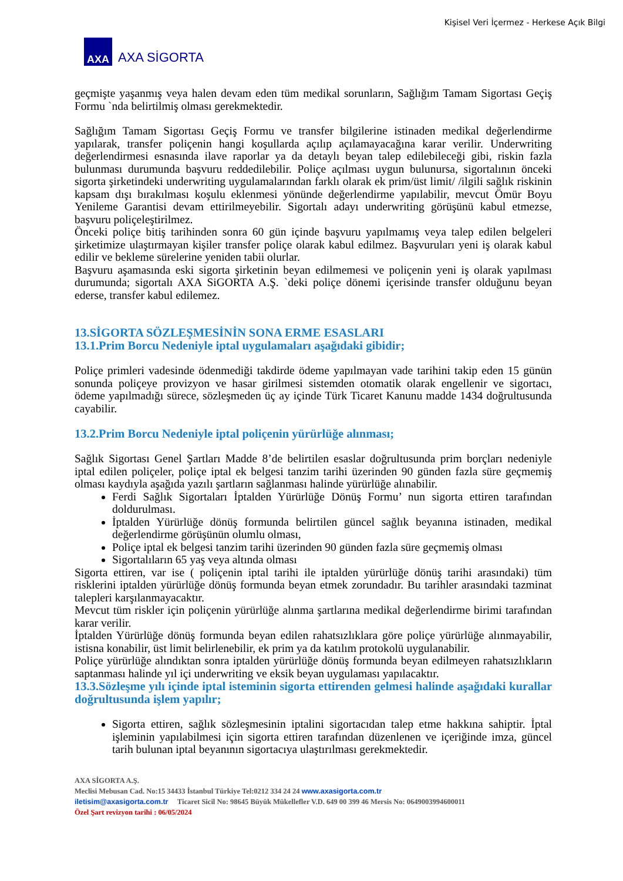Kişisel Veri İçermez - Herkese Açık Bilgi
AXA
AXA SİGORTA
geçmişte yaşanmış veya halen devam eden tüm medikal sorunların, Sağlığım Tamam Sigortası Geçiş Formu `nda belirtilmiş olması gerekmektedir.
Sağlığım Tamam Sigortası Geçiş Formu ve transfer bilgilerine istinaden medikal değerlendirme yapılarak, transfer poliçenin hangi koşullarda açılıp açılamayacağına karar verilir. Underwriting değerlendirmesi esnasında ilave raporlar ya da detaylı beyan talep edilebileceği gibi, riskin fazla bulunması durumunda başvuru reddedilebilir. Poliçe açılması uygun bulunursa, sigortalının önceki sigorta şirketindeki underwriting uygulamalarından farklı olarak ek prim/üst limit/ /ilgili sağlık riskinin kapsam dışı bırakılması koşulu eklenmesi yönünde değerlendirme yapılabilir, mevcut Ömür Boyu Yenileme Garantisi devam ettirilmeyebilir. Sigortalı adayı underwriting görüşünü kabul etmezse, başvuru poliçeleştirilmez.
Önceki poliçe bitiş tarihinden sonra 60 gün içinde başvuru yapılmamış veya talep edilen belgeleri şirketimize ulaştırmayan kişiler transfer poliçe olarak kabul edilmez. Başvuruları yeni iş olarak kabul edilir ve bekleme sürelerine yeniden tabii olurlar.
Başvuru aşamasında eski sigorta şirketinin beyan edilmemesi ve poliçenin yeni iş olarak yapılması durumunda; sigortalı AXA SiGORTA A.Ş. `deki poliçe dönemi içerisinde transfer olduğunu beyan ederse, transfer kabul edilemez.
13.SİGORTA SÖZLEŞMESİNİN SONA ERME ESASLARI
13.1.Prim Borcu Nedeniyle iptal uygulamaları aşağıdaki gibidir;
Poliçe primleri vadesinde ödenmediği takdirde ödeme yapılmayan vade tarihini takip eden 15 günün sonunda poliçeye provizyon ve hasar girilmesi sistemden otomatik olarak engellenir ve sigortacı, ödeme yapılmadığı sürece, sözleşmeden üç ay içinde Türk Ticaret Kanunu madde 1434 doğrultusunda cayabilir.
13.2.Prim Borcu Nedeniyle iptal poliçenin yürürlüğe alınması;
Sağlık Sigortası Genel Şartları Madde 8’de belirtilen esaslar doğrultusunda prim borçları nedeniyle iptal edilen poliçeler, poliçe iptal ek belgesi tanzim tarihi üzerinden 90 günden fazla süre geçmemiş olması kaydıyla aşağıda yazılı şartların sağlanması halinde yürürlüğe alınabilir.
Ferdi Sağlık Sigortaları İptalden Yürürlüğe Dönüş Formu’ nun sigorta ettiren tarafından doldurulması.
İptalden Yürürlüğe dönüş formunda belirtilen güncel sağlık beyanına istinaden, medikal değerlendirme görüşünün olumlu olması,
Poliçe iptal ek belgesi tanzim tarihi üzerinden 90 günden fazla süre geçmemiş olması
Sigortalıların 65 yaş veya altında olması
Sigorta ettiren, var ise ( poliçenin iptal tarihi ile iptalden yürürlüğe dönüş tarihi arasındaki) tüm risklerini iptalden yürürlüğe dönüş formunda beyan etmek zorundadır. Bu tarihler arasındaki tazminat talepleri karşılanmayacaktır.
Mevcut tüm riskler için poliçenin yürürlüğe alınma şartlarına medikal değerlendirme birimi tarafından karar verilir.
İptalden Yürürlüğe dönüş formunda beyan edilen rahatsızlıklara göre poliçe yürürlüğe alınmayabilir, istisna konabilir, üst limit belirlenebilir, ek prim ya da katılım protokolü uygulanabilir.
Poliçe yürürlüğe alındıktan sonra iptalden yürürlüğe dönüş formunda beyan edilmeyen rahatsızlıkların saptanması halinde yıl içi underwriting ve eksik beyan uygulaması yapılacaktır.
13.3.Sözleşme yılı içinde iptal isteminin sigorta ettirenden gelmesi halinde aşağıdaki kurallar doğrultusunda işlem yapılır;
Sigorta ettiren, sağlık sözleşmesinin iptalini sigortacıdan talep etme hakkına sahiptir. İptal işleminin yapılabilmesi için sigorta ettiren tarafından düzenlenen ve içeriğinde imza, güncel tarih bulunan iptal beyanının sigortacıya ulaştırılması gerekmektedir.
AXA SİGORTA A.Ş.
Meclisi Mebusan Cad. No:15 34433 İstanbul Türkiye Tel:0212 334 24 24 www.axasigorta.com.tr
iletisim@axasigorta.com.tr Ticaret Sicil No: 98645 Büyük Mükellefler V.D. 649 00 399 46 Mersis No: 0649003994600011
Özel Şart revizyon tarihi : 06/05/2024